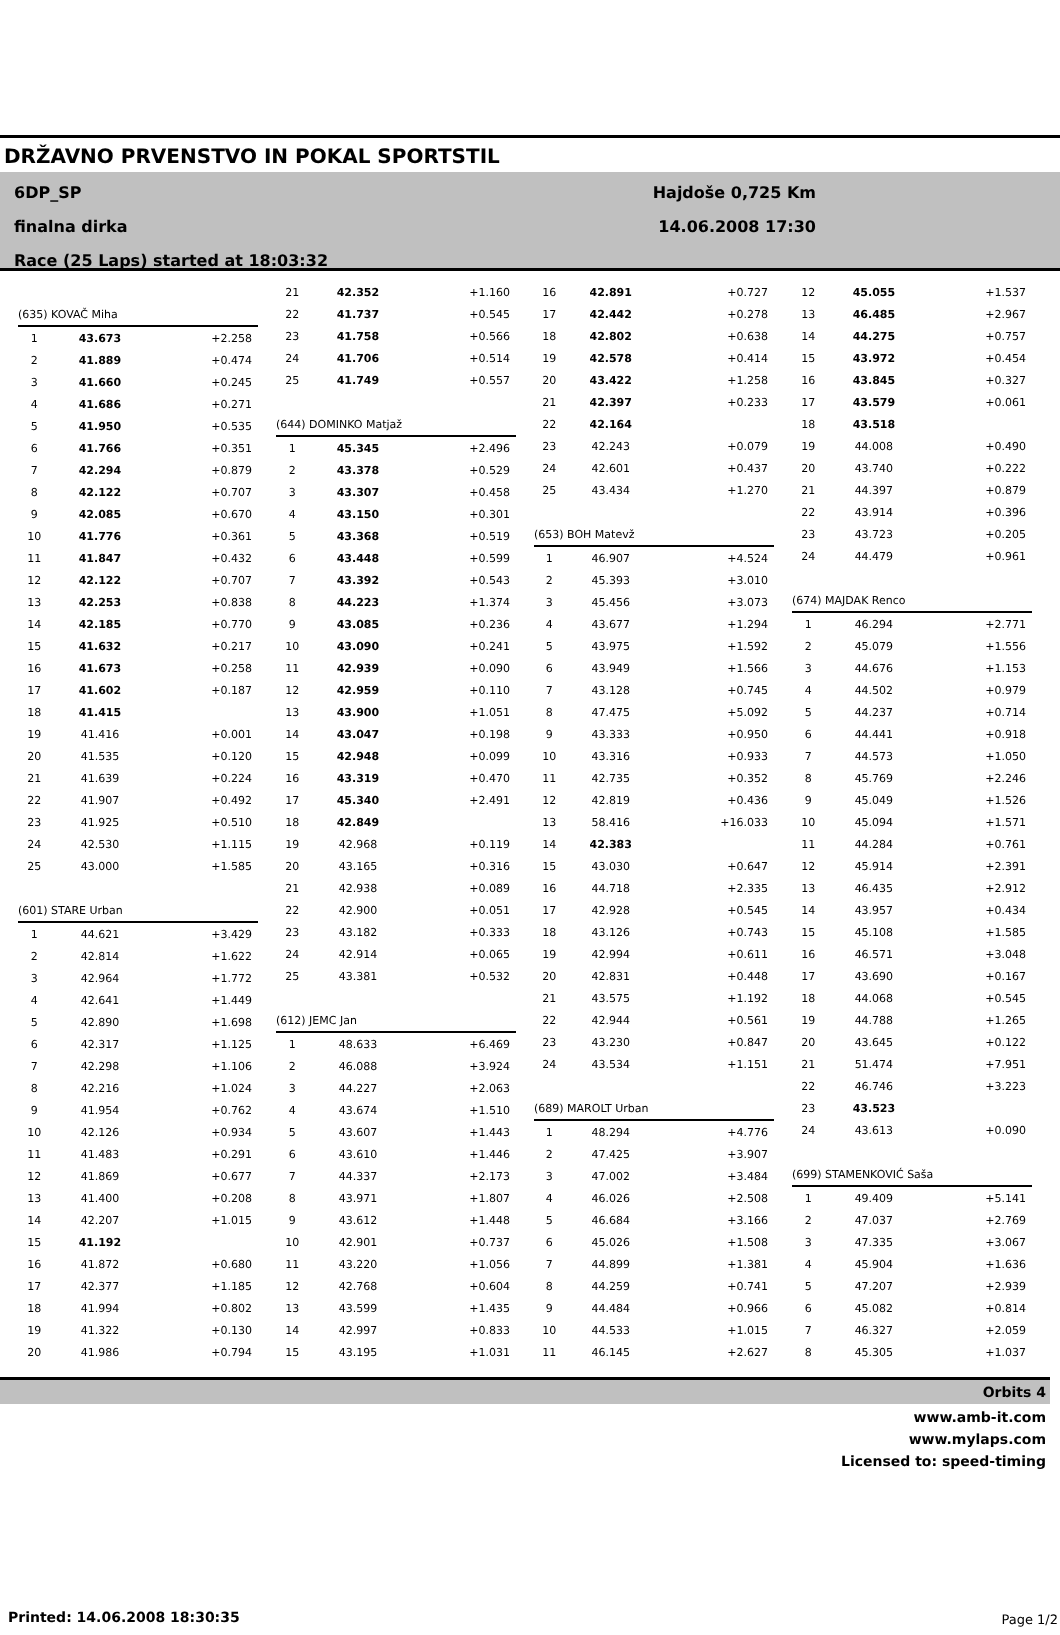DRŽAVNO PRVENSTVO IN POKAL SPORTSTIL
6DP_SP
finalna dirka
Race (25 Laps) started at 18:03:32
Hajdoše 0,725 Km
14.06.2008 17:30
| (635) KOVAČ Miha | | |
| 1 | 43.673 | +2.258 |
| 2 | 41.889 | +0.474 |
| 3 | 41.660 | +0.245 |
| 4 | 41.686 | +0.271 |
| 5 | 41.950 | +0.535 |
| 6 | 41.766 | +0.351 |
| 7 | 42.294 | +0.879 |
| 8 | 42.122 | +0.707 |
| 9 | 42.085 | +0.670 |
| 10 | 41.776 | +0.361 |
| 11 | 41.847 | +0.432 |
| 12 | 42.122 | +0.707 |
| 13 | 42.253 | +0.838 |
| 14 | 42.185 | +0.770 |
| 15 | 41.632 | +0.217 |
| 16 | 41.673 | +0.258 |
| 17 | 41.602 | +0.187 |
| 18 | 41.415 | |
| 19 | 41.416 | +0.001 |
| 20 | 41.535 | +0.120 |
| 21 | 41.639 | +0.224 |
| 22 | 41.907 | +0.492 |
| 23 | 41.925 | +0.510 |
| 24 | 42.530 | +1.115 |
| 25 | 43.000 | +1.585 |
| (601) STARE Urban | | |
| 1 | 44.621 | +3.429 |
| 2 | 42.814 | +1.622 |
| 3 | 42.964 | +1.772 |
| 4 | 42.641 | +1.449 |
| 5 | 42.890 | +1.698 |
| 6 | 42.317 | +1.125 |
| 7 | 42.298 | +1.106 |
| 8 | 42.216 | +1.024 |
| 9 | 41.954 | +0.762 |
| 10 | 42.126 | +0.934 |
| 11 | 41.483 | +0.291 |
| 12 | 41.869 | +0.677 |
| 13 | 41.400 | +0.208 |
| 14 | 42.207 | +1.015 |
| 15 | 41.192 | |
| 16 | 41.872 | +0.680 |
| 17 | 42.377 | +1.185 |
| 18 | 41.994 | +0.802 |
| 19 | 41.322 | +0.130 |
| 20 | 41.986 | +0.794 |
| 21 | 42.352 | +1.160 |
| 22 | 41.737 | +0.545 |
| 23 | 41.758 | +0.566 |
| 24 | 41.706 | +0.514 |
| 25 | 41.749 | +0.557 |
| (644) DOMINKO Matjaž | | |
| 1 | 45.345 | +2.496 |
| 2 | 43.378 | +0.529 |
| 3 | 43.307 | +0.458 |
| 4 | 43.150 | +0.301 |
| 5 | 43.368 | +0.519 |
| 6 | 43.448 | +0.599 |
| 7 | 43.392 | +0.543 |
| 8 | 44.223 | +1.374 |
| 9 | 43.085 | +0.236 |
| 10 | 43.090 | +0.241 |
| 11 | 42.939 | +0.090 |
| 12 | 42.959 | +0.110 |
| 13 | 43.900 | +1.051 |
| 14 | 43.047 | +0.198 |
| 15 | 42.948 | +0.099 |
| 16 | 43.319 | +0.470 |
| 17 | 45.340 | +2.491 |
| 18 | 42.849 | |
| 19 | 42.968 | +0.119 |
| 20 | 43.165 | +0.316 |
| 21 | 42.938 | +0.089 |
| 22 | 42.900 | +0.051 |
| 23 | 43.182 | +0.333 |
| 24 | 42.914 | +0.065 |
| 25 | 43.381 | +0.532 |
| (612) JEMC Jan | | |
| 1 | 48.633 | +6.469 |
| 2 | 46.088 | +3.924 |
| 3 | 44.227 | +2.063 |
| 4 | 43.674 | +1.510 |
| 5 | 43.607 | +1.443 |
| 6 | 43.610 | +1.446 |
| 7 | 44.337 | +2.173 |
| 8 | 43.971 | +1.807 |
| 9 | 43.612 | +1.448 |
| 10 | 42.901 | +0.737 |
| 11 | 43.220 | +1.056 |
| 12 | 42.768 | +0.604 |
| 13 | 43.599 | +1.435 |
| 14 | 42.997 | +0.833 |
| 15 | 43.195 | +1.031 |
| 16 | 42.891 | +0.727 |
| 17 | 42.442 | +0.278 |
| 18 | 42.802 | +0.638 |
| 19 | 42.578 | +0.414 |
| 20 | 43.422 | +1.258 |
| 21 | 42.397 | +0.233 |
| 22 | 42.164 | |
| 23 | 42.243 | +0.079 |
| 24 | 42.601 | +0.437 |
| 25 | 43.434 | +1.270 |
| (653) BOH Matevž | | |
| 1 | 46.907 | +4.524 |
| 2 | 45.393 | +3.010 |
| 3 | 45.456 | +3.073 |
| 4 | 43.677 | +1.294 |
| 5 | 43.975 | +1.592 |
| 6 | 43.949 | +1.566 |
| 7 | 43.128 | +0.745 |
| 8 | 47.475 | +5.092 |
| 9 | 43.333 | +0.950 |
| 10 | 43.316 | +0.933 |
| 11 | 42.735 | +0.352 |
| 12 | 42.819 | +0.436 |
| 13 | 58.416 | +16.033 |
| 14 | 42.383 | |
| 15 | 43.030 | +0.647 |
| 16 | 44.718 | +2.335 |
| 17 | 42.928 | +0.545 |
| 18 | 43.126 | +0.743 |
| 19 | 42.994 | +0.611 |
| 20 | 42.831 | +0.448 |
| 21 | 43.575 | +1.192 |
| 22 | 42.944 | +0.561 |
| 23 | 43.230 | +0.847 |
| 24 | 43.534 | +1.151 |
| (689) MAROLT Urban | | |
| 1 | 48.294 | +4.776 |
| 2 | 47.425 | +3.907 |
| 3 | 47.002 | +3.484 |
| 4 | 46.026 | +2.508 |
| 5 | 46.684 | +3.166 |
| 6 | 45.026 | +1.508 |
| 7 | 44.899 | +1.381 |
| 8 | 44.259 | +0.741 |
| 9 | 44.484 | +0.966 |
| 10 | 44.533 | +1.015 |
| 11 | 46.145 | +2.627 |
| 12 | 45.055 | +1.537 |
| 13 | 46.485 | +2.967 |
| 14 | 44.275 | +0.757 |
| 15 | 43.972 | +0.454 |
| 16 | 43.845 | +0.327 |
| 17 | 43.579 | +0.061 |
| 18 | 43.518 | |
| 19 | 44.008 | +0.490 |
| 20 | 43.740 | +0.222 |
| 21 | 44.397 | +0.879 |
| 22 | 43.914 | +0.396 |
| 23 | 43.723 | +0.205 |
| 24 | 44.479 | +0.961 |
| (674) MAJDAK Renco | | |
| 1 | 46.294 | +2.771 |
| 2 | 45.079 | +1.556 |
| 3 | 44.676 | +1.153 |
| 4 | 44.502 | +0.979 |
| 5 | 44.237 | +0.714 |
| 6 | 44.441 | +0.918 |
| 7 | 44.573 | +1.050 |
| 8 | 45.769 | +2.246 |
| 9 | 45.049 | +1.526 |
| 10 | 45.094 | +1.571 |
| 11 | 44.284 | +0.761 |
| 12 | 45.914 | +2.391 |
| 13 | 46.435 | +2.912 |
| 14 | 43.957 | +0.434 |
| 15 | 45.108 | +1.585 |
| 16 | 46.571 | +3.048 |
| 17 | 43.690 | +0.167 |
| 18 | 44.068 | +0.545 |
| 19 | 44.788 | +1.265 |
| 20 | 43.645 | +0.122 |
| 21 | 51.474 | +7.951 |
| 22 | 46.746 | +3.223 |
| 23 | 43.523 | |
| 24 | 43.613 | +0.090 |
| (699) STAMENKOVIĆ Saša | | |
| 1 | 49.409 | +5.141 |
| 2 | 47.037 | +2.769 |
| 3 | 47.335 | +3.067 |
| 4 | 45.904 | +1.636 |
| 5 | 47.207 | +2.939 |
| 6 | 45.082 | +0.814 |
| 7 | 46.327 | +2.059 |
| 8 | 45.305 | +1.037 |
Orbits 4
www.amb-it.com
www.mylaps.com
Licensed to: speed-timing
Printed: 14.06.2008 18:30:35 Page 1/2